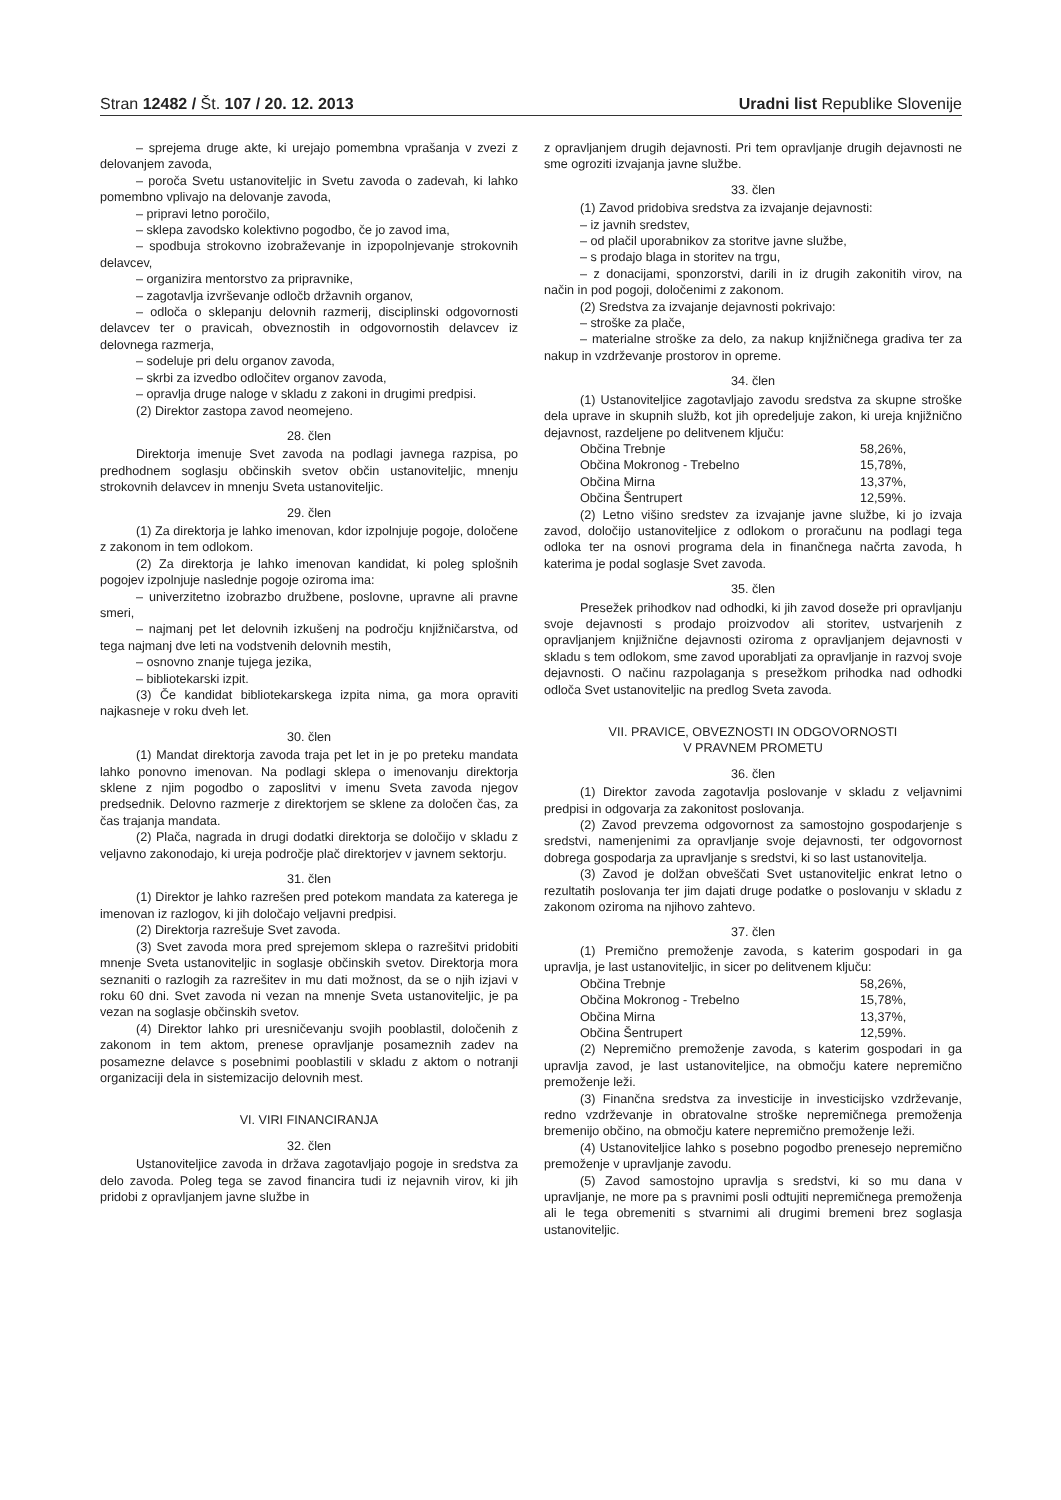Stran 12482 / Št. 107 / 20. 12. 2013 Uradni list Republike Slovenije
– sprejema druge akte, ki urejajo pomembna vprašanja v zvezi z delovanjem zavoda,
– poroča Svetu ustanoviteljic in Svetu zavoda o zadevah, ki lahko pomembno vplivajo na delovanje zavoda,
– pripravi letno poročilo,
– sklepa zavodsko kolektivno pogodbo, če jo zavod ima,
– spodbuja strokovno izobraževanje in izpopolnjevanje strokovnih delavcev,
– organizira mentorstvo za pripravnike,
– zagotavlja izvrševanje odločb državnih organov,
– odloča o sklepanju delovnih razmerij, disciplinski odgovornosti delavcev ter o pravicah, obveznostih in odgovornostih delavcev iz delovnega razmerja,
– sodeluje pri delu organov zavoda,
– skrbi za izvedbo odločitev organov zavoda,
– opravlja druge naloge v skladu z zakoni in drugimi predpisi.
(2) Direktor zastopa zavod neomejeno.
28. člen
Direktorja imenuje Svet zavoda na podlagi javnega razpisa, po predhodnem soglasju občinskih svetov občin ustanoviteljic, mnenju strokovnih delavcev in mnenju Sveta ustanoviteljic.
29. člen
(1) Za direktorja je lahko imenovan, kdor izpolnjuje pogoje, določene z zakonom in tem odlokom.
(2) Za direktorja je lahko imenovan kandidat, ki poleg splošnih pogojev izpolnjuje naslednje pogoje oziroma ima:
– univerzitetno izobrazbo družbene, poslovne, upravne ali pravne smeri,
– najmanj pet let delovnih izkušenj na področju knjižničarstva, od tega najmanj dve leti na vodstvenih delovnih mestih,
– osnovno znanje tujega jezika,
– bibliotekarski izpit.
(3) Če kandidat bibliotekarskega izpita nima, ga mora opraviti najkasneje v roku dveh let.
30. člen
(1) Mandat direktorja zavoda traja pet let in je po preteku mandata lahko ponovno imenovan. Na podlagi sklepa o imenovanju direktorja sklene z njim pogodbo o zaposlitvi v imenu Sveta zavoda njegov predsednik. Delovno razmerje z direktorjem se sklene za določen čas, za čas trajanja mandata.
(2) Plača, nagrada in drugi dodatki direktorja se določijo v skladu z veljavno zakonodajo, ki ureja področje plač direktorjev v javnem sektorju.
31. člen
(1) Direktor je lahko razrešen pred potekom mandata za katerega je imenovan iz razlogov, ki jih določajo veljavni predpisi.
(2) Direktorja razrešuje Svet zavoda.
(3) Svet zavoda mora pred sprejemom sklepa o razrešitvi pridobiti mnenje Sveta ustanoviteljic in soglasje občinskih svetov. Direktorja mora seznaniti o razlogih za razrešitev in mu dati možnost, da se o njih izjavi v roku 60 dni. Svet zavoda ni vezan na mnenje Sveta ustanoviteljic, je pa vezan na soglasje občinskih svetov.
(4) Direktor lahko pri uresničevanju svojih pooblastil, določenih z zakonom in tem aktom, prenese opravljanje posameznih zadev na posamezne delavce s posebnimi pooblastili v skladu z aktom o notranji organizaciji dela in sistemizacijo delovnih mest.
VI. VIRI FINANCIRANJA
32. člen
Ustanoviteljice zavoda in država zagotavljajo pogoje in sredstva za delo zavoda. Poleg tega se zavod financira tudi iz nejavnih virov, ki jih pridobi z opravljanjem javne službe in
z opravljanjem drugih dejavnosti. Pri tem opravljanje drugih dejavnosti ne sme ogroziti izvajanja javne službe.
33. člen
(1) Zavod pridobiva sredstva za izvajanje dejavnosti:
– iz javnih sredstev,
– od plačil uporabnikov za storitve javne službe,
– s prodajo blaga in storitev na trgu,
– z donacijami, sponzorstvi, darili in iz drugih zakonitih virov, na način in pod pogoji, določenimi z zakonom.
(2) Sredstva za izvajanje dejavnosti pokrivajo:
– stroške za plače,
– materialne stroške za delo, za nakup knjižničnega gradiva ter za nakup in vzdrževanje prostorov in opreme.
34. člen
(1) Ustanoviteljice zagotavljajo zavodu sredstva za skupne stroške dela uprave in skupnih služb, kot jih opredeljuje zakon, ki ureja knjižnično dejavnost, razdeljene po delitvenem ključu:
| Občina Trebnje | 58,26%, |
| Občina Mokronog - Trebelno | 15,78%, |
| Občina Mirna | 13,37%, |
| Občina Šentrupert | 12,59%. |
(2) Letno višino sredstev za izvajanje javne službe, ki jo izvaja zavod, določijo ustanoviteljice z odlokom o proračunu na podlagi tega odloka ter na osnovi programa dela in finančnega načrta zavoda, h katerima je podal soglasje Svet zavoda.
35. člen
Presežek prihodkov nad odhodki, ki jih zavod doseže pri opravljanju svoje dejavnosti s prodajo proizvodov ali storitev, ustvarjenih z opravljanjem knjižnične dejavnosti oziroma z opravljanjem dejavnosti v skladu s tem odlokom, sme zavod uporabljati za opravljanje in razvoj svoje dejavnosti. O načinu razpolaganja s presežkom prihodka nad odhodki odloča Svet ustanoviteljic na predlog Sveta zavoda.
VII. PRAVICE, OBVEZNOSTI IN ODGOVORNOSTI
V PRAVNEM PROMETU
36. člen
(1) Direktor zavoda zagotavlja poslovanje v skladu z veljavnimi predpisi in odgovarja za zakonitost poslovanja.
(2) Zavod prevzema odgovornost za samostojno gospodarjenje s sredstvi, namenjenimi za opravljanje svoje dejavnosti, ter odgovornost dobrega gospodarja za upravljanje s sredstvi, ki so last ustanovitelja.
(3) Zavod je dolžan obveščati Svet ustanoviteljic enkrat letno o rezultatih poslovanja ter jim dajati druge podatke o poslovanju v skladu z zakonom oziroma na njihovo zahtevo.
37. člen
(1) Premično premoženje zavoda, s katerim gospodari in ga upravlja, je last ustanoviteljic, in sicer po delitvenem ključu:
| Občina Trebnje | 58,26%, |
| Občina Mokronog - Trebelno | 15,78%, |
| Občina Mirna | 13,37%, |
| Občina Šentrupert | 12,59%. |
(2) Nepremično premoženje zavoda, s katerim gospodari in ga upravlja zavod, je last ustanoviteljice, na območju katere nepremično premoženje leži.
(3) Finančna sredstva za investicije in investicijsko vzdrževanje, redno vzdrževanje in obratovalne stroške nepremičnega premoženja bremenijo občino, na območju katere nepremično premoženje leži.
(4) Ustanoviteljice lahko s posebno pogodbo prenesejo nepremično premoženje v upravljanje zavodu.
(5) Zavod samostojno upravlja s sredstvi, ki so mu dana v upravljanje, ne more pa s pravnimi posli odtujiti nepremičnega premoženja ali le tega obremeniti s stvarnimi ali drugimi bremeni brez soglasja ustanoviteljic.